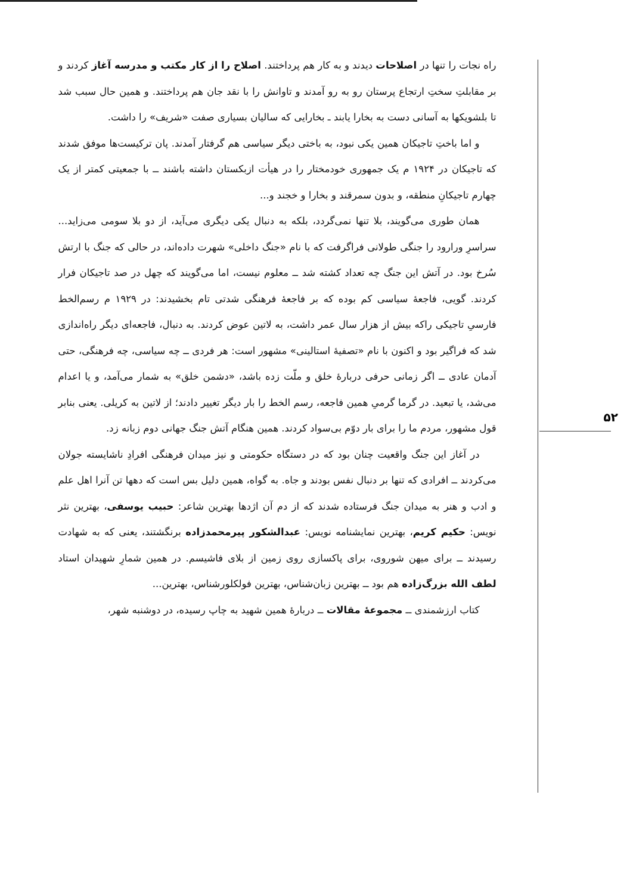۵۲
راه نجات را تنها در اصلاحات دیدند و به کار هم پرداختند. اصلاح را از کار مکتب و مدرسه آغاز کردند و بر مقابلتِ سختِ ارتجاع پرستان رو به رو آمدند و تاوانش را با نقد جان هم پرداختند. و همین حال سبب شد تا بلشویکها به آسانی دست به بخارا یابند ـ بخارایی که سالیان بسیاری صفت «شریف» را داشت.
و اما باختِ تاجیکان همین یکی نبود، به باختی دیگر سیاسی هم گرفتار آمدند. پان ترکیست‌ها موفق شدند که تاجیکان در ۱۹۲۴ م یک جمهوری خودمختار را در هیأت ازبکستان داشته باشند ــ با جمعیتی کمتر از یک چهارم تاجیکانِ منطقه، و بدون سمرقند و بخارا و خجند و...
همان طوری می‌گویند، بلا تنها نمی‌گردد، بلکه به دنبال یکی دیگری می‌آید، از دو بلا سومی می‌زاید... سراسرِ ورارود را جنگی طولانی فراگرفت که با نام «جنگ داخلی» شهرت داده‌اند، در حالی که جنگ با ارتش سُرخ بود. در آتش این جنگ چه تعداد کشته شد ــ معلوم نیست، اما می‌گویند که چهل در صد تاجیکان فرار کردند. گویی، فاجعهٔ سیاسی کم بوده که بر فاجعهٔ فرهنگی شدتی تام بخشیدند: در ۱۹۲۹ م رسم‌الخط فارسیِ تاجیکی راکه بیش از هزار سال عمر داشت، به لاتین عوض کردند. به دنبال، فاجعه‌ای دیگر راه‌اندازی شد که فراگیر بود و اکنون با نام «تصفیهٔ استالینی» مشهور است: هر فردی ــ چه سیاسی، چه فرهنگی، حتی آدمان عادی ــ اگر زمانی حرفی دربارهٔ خلق و ملّت زده باشد، «دشمن خلق» به شمار می‌آمد، و یا اعدام می‌شد، یا تبعید. در گرما گرمیِ همین فاجعه، رسم الخط را بار دیگر تغییر دادند؛ از لاتین به کریلی. یعنی بنابر قول مشهور، مردم ما را برای بار دوّم بی‌سواد کردند. همین هنگام آتش جنگ جهانی دوم زبانه زد.
در آغاز این جنگ واقعیت چنان بود که در دستگاه حکومتی و نیز میدان فرهنگی افرادِ ناشایسته جولان می‌کردند ــ افرادی که تنها بر دنبال نفس بودند و جاه. به گواه، همین دلیل بس است که دهها تن آنرا اهل علم و ادب و هنر به میدان جنگ فرستاده شدند که از دم آن اژدها بهترین شاعر: حبیب یوسفی، بهترین نثر نویس: حکیم کریم، بهترین نمایشنامه نویس: عبدالشکور پیرمحمدزاده برنگشتند، یعنی که به شهادت رسیدند ــ برای میهن شوروی، برای پاکسازی روی زمین از بلای فاشیسم. در همین شمارِ شهیدان استاد لطف الله بزرگ‌زاده هم بود ــ بهترین زبان‌شناس، بهترین فولکلورشناس، بهترین...
کتاب ارزشمندی ــ مجموعهٔ مقالات ــ دربارهٔ همین شهید به چاپ رسیده، در دوشنبه شهر،